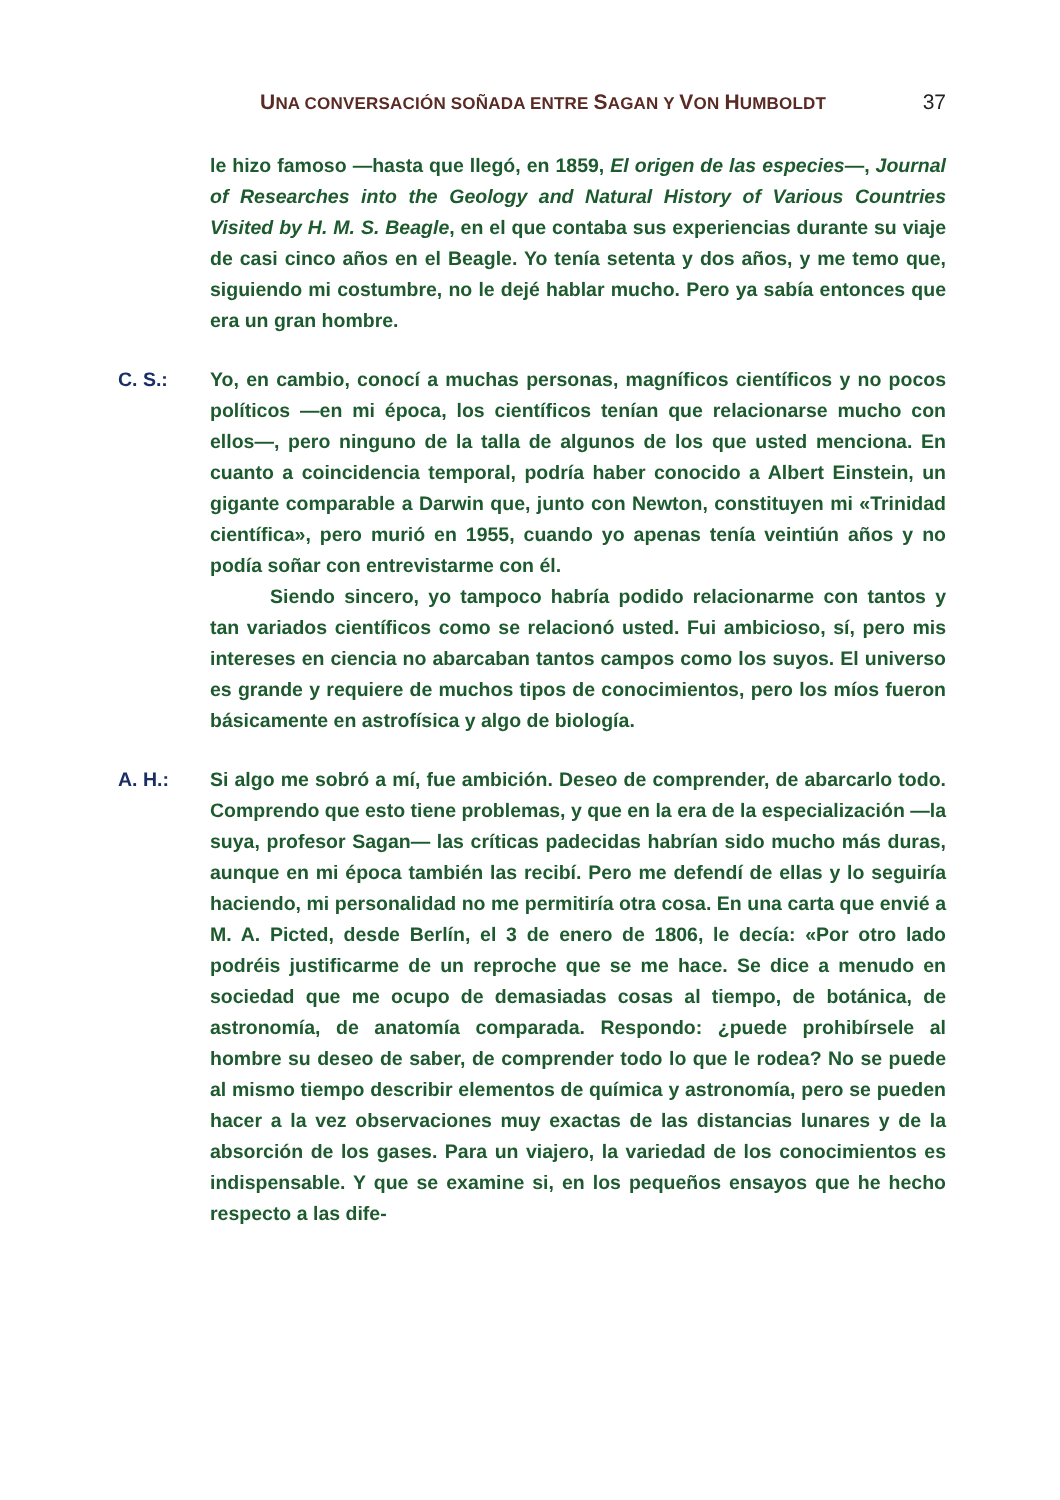UNA CONVERSACIÓN SOÑADA ENTRE SAGAN Y VON HUMBOLDT 37
le hizo famoso —hasta que llegó, en 1859, El origen de las especies—, Journal of Researches into the Geology and Natural History of Various Countries Visited by H. M. S. Beagle, en el que contaba sus experiencias durante su viaje de casi cinco años en el Beagle. Yo tenía setenta y dos años, y me temo que, siguiendo mi costumbre, no le dejé hablar mucho. Pero ya sabía entonces que era un gran hombre.
C. S.: Yo, en cambio, conocí a muchas personas, magníficos científicos y no pocos políticos —en mi época, los científicos tenían que relacionarse mucho con ellos—, pero ninguno de la talla de algunos de los que usted menciona. En cuanto a coincidencia temporal, podría haber conocido a Albert Einstein, un gigante comparable a Darwin que, junto con Newton, constituyen mi «Trinidad científica», pero murió en 1955, cuando yo apenas tenía veintiún años y no podía soñar con entrevistarme con él.
Siendo sincero, yo tampoco habría podido relacionarme con tantos y tan variados científicos como se relacionó usted. Fui ambicioso, sí, pero mis intereses en ciencia no abarcaban tantos campos como los suyos. El universo es grande y requiere de muchos tipos de conocimientos, pero los míos fueron básicamente en astrofísica y algo de biología.
A. H.: Si algo me sobró a mí, fue ambición. Deseo de comprender, de abarcarlo todo. Comprendo que esto tiene problemas, y que en la era de la especialización —la suya, profesor Sagan— las críticas padecidas habrían sido mucho más duras, aunque en mi época también las recibí. Pero me defendí de ellas y lo seguiría haciendo, mi personalidad no me permitiría otra cosa. En una carta que envié a M. A. Picted, desde Berlín, el 3 de enero de 1806, le decía: «Por otro lado podréis justificarme de un reproche que se me hace. Se dice a menudo en sociedad que me ocupo de demasiadas cosas al tiempo, de botánica, de astronomía, de anatomía comparada. Respondo: ¿puede prohibírsele al hombre su deseo de saber, de comprender todo lo que le rodea? No se puede al mismo tiempo describir elementos de química y astronomía, pero se pueden hacer a la vez observaciones muy exactas de las distancias lunares y de la absorción de los gases. Para un viajero, la variedad de los conocimientos es indispensable. Y que se examine si, en los pequeños ensayos que he hecho respecto a las dife-